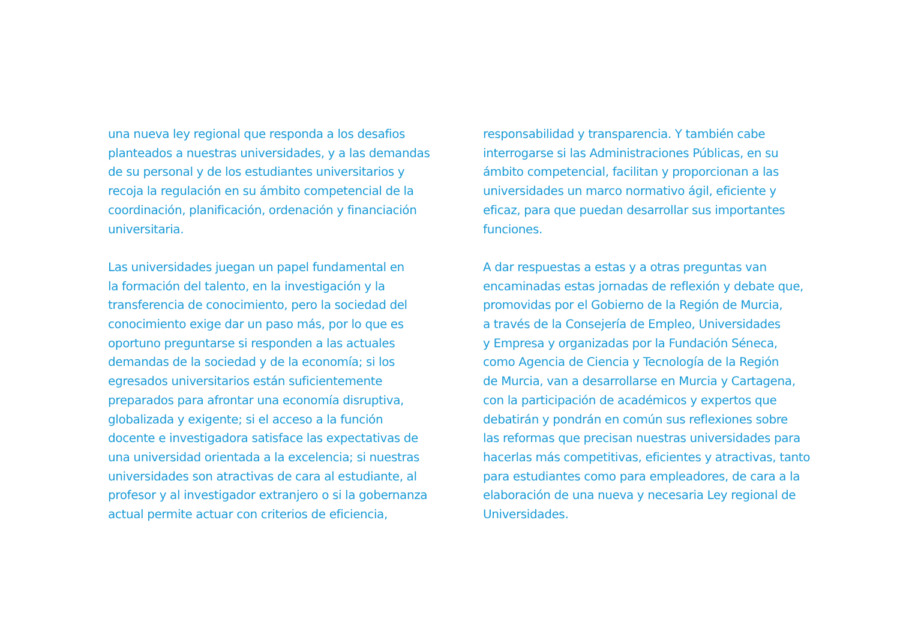una nueva ley regional que responda a los desafios
planteados a nuestras universidades, y a las demandas
de su personal y de los estudiantes universitarios y
recoja la regulación en su ámbito competencial de la
coordinación, planificación, ordenación y financiación
universitaria.
Las universidades juegan un papel fundamental en
la formación del talento, en la investigación y la
transferencia de conocimiento, pero la sociedad del
conocimiento exige dar un paso más, por lo que es
oportuno preguntarse si responden a las actuales
demandas de la sociedad y de la economía; si los
egresados universitarios están suficientemente
preparados para afrontar una economía disruptiva,
globalizada y exigente; si el acceso a la función
docente e investigadora satisface las expectativas de
una universidad orientada a la excelencia; si nuestras
universidades son atractivas de cara al estudiante, al
profesor y al investigador extranjero o si la gobernanza
actual permite actuar con criterios de eficiencia,
responsabilidad y transparencia. Y también cabe
interrogarse si las Administraciones Públicas, en su
ámbito competencial, facilitan y proporcionan a las
universidades un marco normativo ágil, eficiente y
eficaz, para que puedan desarrollar sus importantes
funciones.
A dar respuestas a estas y a otras preguntas van
encaminadas estas jornadas de reflexión y debate que,
promovidas por el Gobierno de la Región de Murcia,
a través de la Consejería de Empleo, Universidades
y Empresa y organizadas por la Fundación Séneca,
como Agencia de Ciencia y Tecnología de la Región
de Murcia, van a desarrollarse en Murcia y Cartagena,
con la participación de académicos y expertos que
debatirán y pondrán en común sus reflexiones sobre
las reformas que precisan nuestras universidades para
hacerlas más competitivas, eficientes y atractivas, tanto
para estudiantes como para empleadores, de cara a la
elaboración de una nueva y necesaria Ley regional de
Universidades.